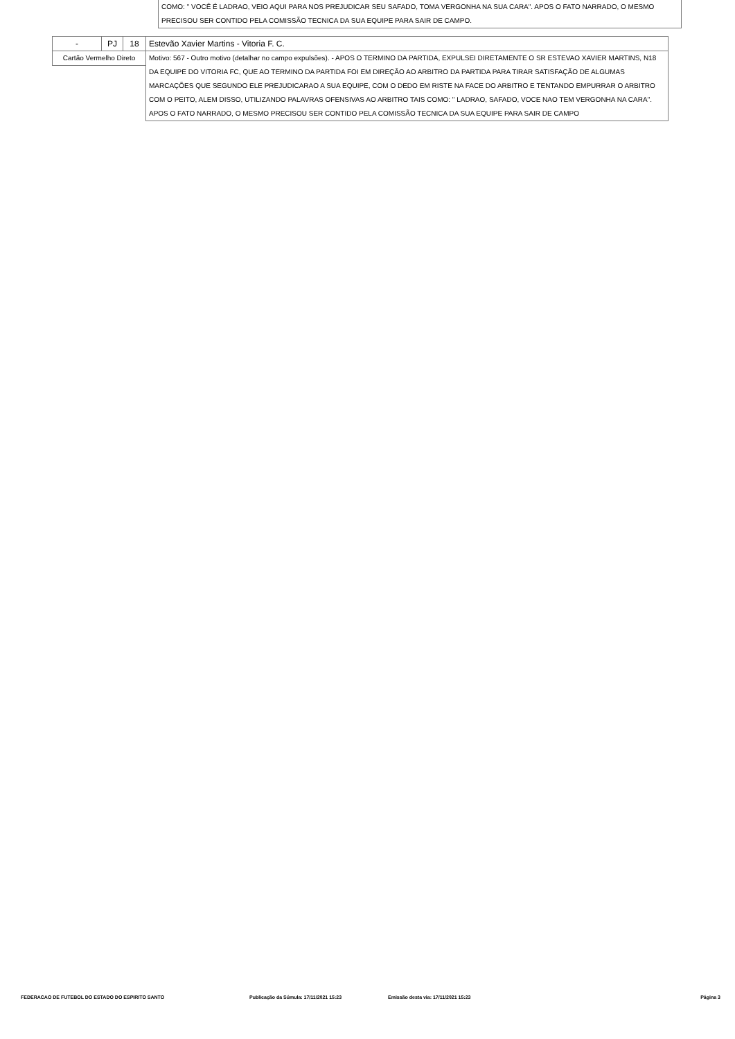COMO: " VOCÊ É LADRAO, VEIO AQUI PARA NOS PREJUDICAR SEU SAFADO, TOMA VERGONHA NA SUA CARA". APOS O FATO NARRADO, O MESMO PRECISOU SER CONTIDO PELA COMISSÃO TECNICA DA SUA EQUIPE PARA SAIR DE CAMPO.
| - | PJ | 18 | Estevão Xavier Martins - Vitoria F. C. |
| Cartão Vermelho Direto | | | Motivo: 567 - Outro motivo (detalhar no campo expulsões). - APOS O TERMINO DA PARTIDA, EXPULSEI DIRETAMENTE O SR ESTEVAO XAVIER MARTINS, N18 DA EQUIPE DO VITORIA FC, QUE AO TERMINO DA PARTIDA FOI EM DIREÇÃO AO ARBITRO DA PARTIDA PARA TIRAR SATISFAÇÃO DE ALGUMAS MARCAÇÕES QUE SEGUNDO ELE PREJUDICARAO A SUA EQUIPE, COM O DEDO EM RISTE NA FACE DO ARBITRO E TENTANDO EMPURRAR O ARBITRO COM O PEITO, ALEM DISSO, UTILIZANDO PALAVRAS OFENSIVAS AO ARBITRO TAIS COMO: " LADRAO, SAFADO, VOCE NAO TEM VERGONHA NA CARA". APOS O FATO NARRADO, O MESMO PRECISOU SER CONTIDO PELA COMISSÃO TECNICA DA SUA EQUIPE PARA SAIR DE CAMPO |
FEDERACAO DE FUTEBOL DO ESTADO DO ESPIRITO SANTO Publicação da Súmula: 17/11/2021 15:23 Emissão desta via: 17/11/2021 15:23 Página 3